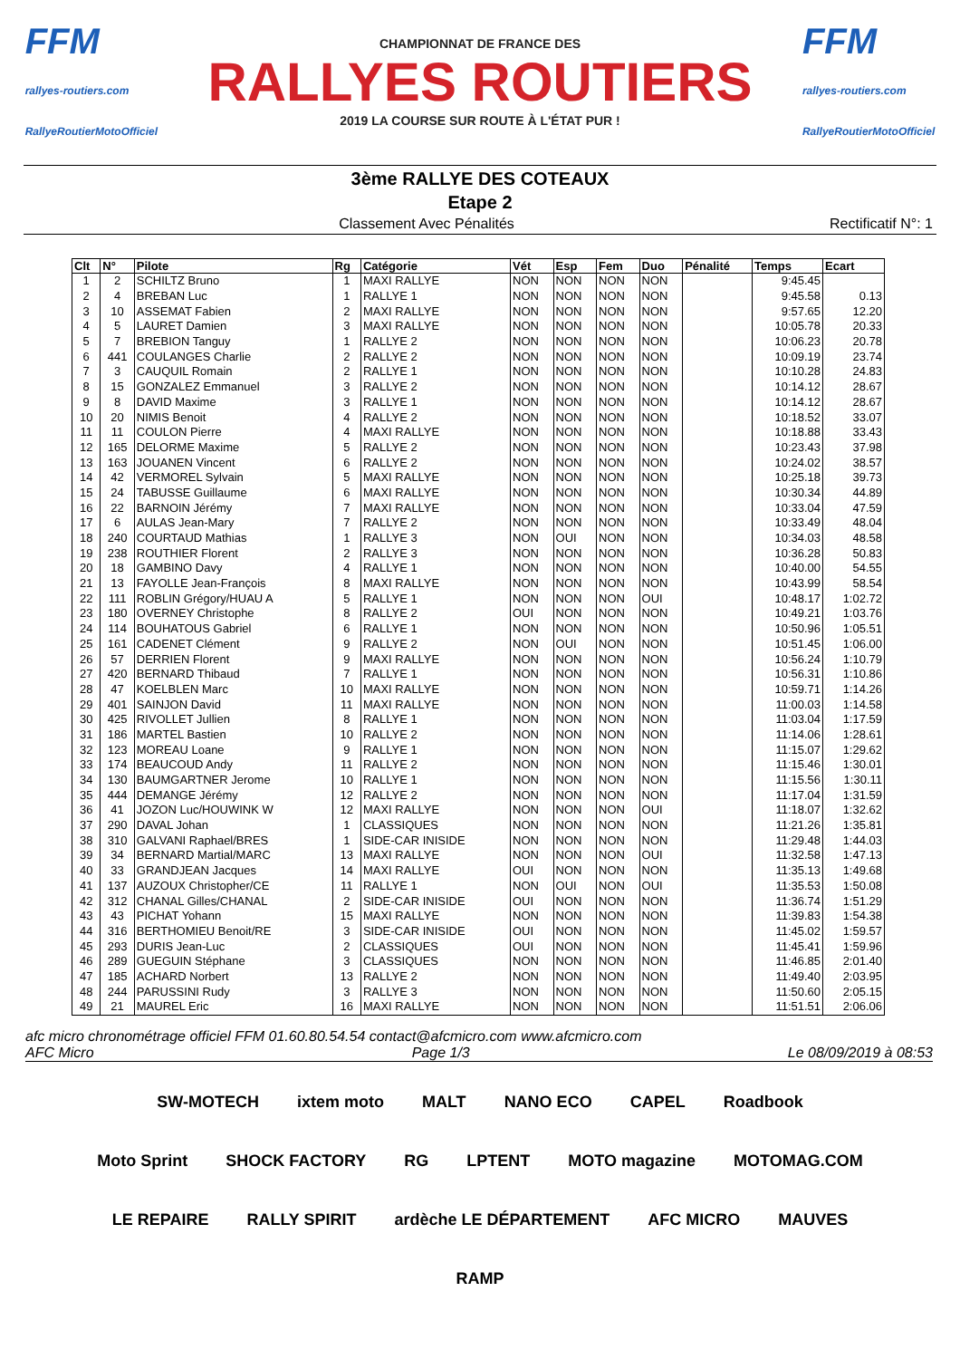FFM
rallyes-routiers.com
RallyeRoutierMotoOfficiel
CHAMPIONNAT DE FRANCE DES
RALLYES ROUTIERS
2019 LA COURSE SUR ROUTE À L'ÉTAT PUR !
FFM
rallyes-routiers.com
RallyeRoutierMotoOfficiel
3ème RALLYE DES COTEAUX
Etape 2
Classement Avec Pénalités Rectificatif N°: 1
| Clt | N° | Pilote | Rg | Catégorie | Vét | Esp | Fem | Duo | Pénalité | Temps | Ecart |
| --- | --- | --- | --- | --- | --- | --- | --- | --- | --- | --- | --- |
| 1 | 2 | SCHILTZ Bruno | 1 | MAXI RALLYE | NON | NON | NON | NON | | 9:45.45 | |
| 2 | 4 | BREBAN Luc | 1 | RALLYE 1 | NON | NON | NON | NON | | 9:45.58 | 0.13 |
| 3 | 10 | ASSEMAT Fabien | 2 | MAXI RALLYE | NON | NON | NON | NON | | 9:57.65 | 12.20 |
| 4 | 5 | LAURET Damien | 3 | MAXI RALLYE | NON | NON | NON | NON | | 10:05.78 | 20.33 |
| 5 | 7 | BREBION Tanguy | 1 | RALLYE 2 | NON | NON | NON | NON | | 10:06.23 | 20.78 |
| 6 | 441 | COULANGES Charlie | 2 | RALLYE 2 | NON | NON | NON | NON | | 10:09.19 | 23.74 |
| 7 | 3 | CAUQUIL Romain | 2 | RALLYE 1 | NON | NON | NON | NON | | 10:10.28 | 24.83 |
| 8 | 15 | GONZALEZ Emmanuel | 3 | RALLYE 2 | NON | NON | NON | NON | | 10:14.12 | 28.67 |
| 9 | 8 | DAVID Maxime | 3 | RALLYE 1 | NON | NON | NON | NON | | 10:14.12 | 28.67 |
| 10 | 20 | NIMIS Benoit | 4 | RALLYE 2 | NON | NON | NON | NON | | 10:18.52 | 33.07 |
| 11 | 11 | COULON Pierre | 4 | MAXI RALLYE | NON | NON | NON | NON | | 10:18.88 | 33.43 |
| 12 | 165 | DELORME Maxime | 5 | RALLYE 2 | NON | NON | NON | NON | | 10:23.43 | 37.98 |
| 13 | 163 | JOUANEN Vincent | 6 | RALLYE 2 | NON | NON | NON | NON | | 10:24.02 | 38.57 |
| 14 | 42 | VERMOREL Sylvain | 5 | MAXI RALLYE | NON | NON | NON | NON | | 10:25.18 | 39.73 |
| 15 | 24 | TABUSSE Guillaume | 6 | MAXI RALLYE | NON | NON | NON | NON | | 10:30.34 | 44.89 |
| 16 | 22 | BARNOIN Jérémy | 7 | MAXI RALLYE | NON | NON | NON | NON | | 10:33.04 | 47.59 |
| 17 | 6 | AULAS Jean-Mary | 7 | RALLYE 2 | NON | NON | NON | NON | | 10:33.49 | 48.04 |
| 18 | 240 | COURTAUD Mathias | 1 | RALLYE 3 | NON | OUI | NON | NON | | 10:34.03 | 48.58 |
| 19 | 238 | ROUTHIER Florent | 2 | RALLYE 3 | NON | NON | NON | NON | | 10:36.28 | 50.83 |
| 20 | 18 | GAMBINO Davy | 4 | RALLYE 1 | NON | NON | NON | NON | | 10:40.00 | 54.55 |
| 21 | 13 | FAYOLLE Jean-François | 8 | MAXI RALLYE | NON | NON | NON | NON | | 10:43.99 | 58.54 |
| 22 | 111 | ROBLIN Grégory/HUAU A | 5 | RALLYE 1 | NON | NON | NON | OUI | | 10:48.17 | 1:02.72 |
| 23 | 180 | OVERNEY Christophe | 8 | RALLYE 2 | OUI | NON | NON | NON | | 10:49.21 | 1:03.76 |
| 24 | 114 | BOUHATOUS Gabriel | 6 | RALLYE 1 | NON | NON | NON | NON | | 10:50.96 | 1:05.51 |
| 25 | 161 | CADENET Clément | 9 | RALLYE 2 | NON | OUI | NON | NON | | 10:51.45 | 1:06.00 |
| 26 | 57 | DERRIEN Florent | 9 | MAXI RALLYE | NON | NON | NON | NON | | 10:56.24 | 1:10.79 |
| 27 | 420 | BERNARD Thibaud | 7 | RALLYE 1 | NON | NON | NON | NON | | 10:56.31 | 1:10.86 |
| 28 | 47 | KOELBLEN Marc | 10 | MAXI RALLYE | NON | NON | NON | NON | | 10:59.71 | 1:14.26 |
| 29 | 401 | SAINJON David | 11 | MAXI RALLYE | NON | NON | NON | NON | | 11:00.03 | 1:14.58 |
| 30 | 425 | RIVOLLET Jullien | 8 | RALLYE 1 | NON | NON | NON | NON | | 11:03.04 | 1:17.59 |
| 31 | 186 | MARTEL Bastien | 10 | RALLYE 2 | NON | NON | NON | NON | | 11:14.06 | 1:28.61 |
| 32 | 123 | MOREAU Loane | 9 | RALLYE 1 | NON | NON | NON | NON | | 11:15.07 | 1:29.62 |
| 33 | 174 | BEAUCOUD Andy | 11 | RALLYE 2 | NON | NON | NON | NON | | 11:15.46 | 1:30.01 |
| 34 | 130 | BAUMGARTNER Jerome | 10 | RALLYE 1 | NON | NON | NON | NON | | 11:15.56 | 1:30.11 |
| 35 | 444 | DEMANGE Jérémy | 12 | RALLYE 2 | NON | NON | NON | NON | | 11:17.04 | 1:31.59 |
| 36 | 41 | JOZON Luc/HOUWINK W | 12 | MAXI RALLYE | NON | NON | NON | OUI | | 11:18.07 | 1:32.62 |
| 37 | 290 | DAVAL Johan | 1 | CLASSIQUES | NON | NON | NON | NON | | 11:21.26 | 1:35.81 |
| 38 | 310 | GALVANI Raphael/BRES | 1 | SIDE-CAR INISIDE | NON | NON | NON | NON | | 11:29.48 | 1:44.03 |
| 39 | 34 | BERNARD Martial/MARC | 13 | MAXI RALLYE | NON | NON | NON | OUI | | 11:32.58 | 1:47.13 |
| 40 | 33 | GRANDJEAN Jacques | 14 | MAXI RALLYE | OUI | NON | NON | NON | | 11:35.13 | 1:49.68 |
| 41 | 137 | AUZOUX Christopher/CE | 11 | RALLYE 1 | NON | OUI | NON | OUI | | 11:35.53 | 1:50.08 |
| 42 | 312 | CHANAL Gilles/CHANAL | 2 | SIDE-CAR INISIDE | OUI | NON | NON | NON | | 11:36.74 | 1:51.29 |
| 43 | 43 | PICHAT Yohann | 15 | MAXI RALLYE | NON | NON | NON | NON | | 11:39.83 | 1:54.38 |
| 44 | 316 | BERTHOMIEU Benoit/RE | 3 | SIDE-CAR INISIDE | OUI | NON | NON | NON | | 11:45.02 | 1:59.57 |
| 45 | 293 | DURIS Jean-Luc | 2 | CLASSIQUES | OUI | NON | NON | NON | | 11:45.41 | 1:59.96 |
| 46 | 289 | GUEGUIN Stéphane | 3 | CLASSIQUES | NON | NON | NON | NON | | 11:46.85 | 2:01.40 |
| 47 | 185 | ACHARD Norbert | 13 | RALLYE 2 | NON | NON | NON | NON | | 11:49.40 | 2:03.95 |
| 48 | 244 | PARUSSINI Rudy | 3 | RALLYE 3 | NON | NON | NON | NON | | 11:50.60 | 2:05.15 |
| 49 | 21 | MAUREL Eric | 16 | MAXI RALLYE | NON | NON | NON | NON | | 11:51.51 | 2:06.06 |
afc micro chronométrage officiel FFM 01.60.80.54.54 contact@afcmicro.com www.afcmicro.com
AFC Micro Page 1/3 Le 08/09/2019 à 08:53
SW-MOTECH ixtem moto MALT NANO ECO CAPEL Roadbook Moto Sprint SHOCK FACTORY RG LPTENT MOTO magazine MOTOMAG.COM LE REPAIRE RALLY SPIRIT ardèche LE DÉPARTEMENT AFC MICRO MAUVES RAMP